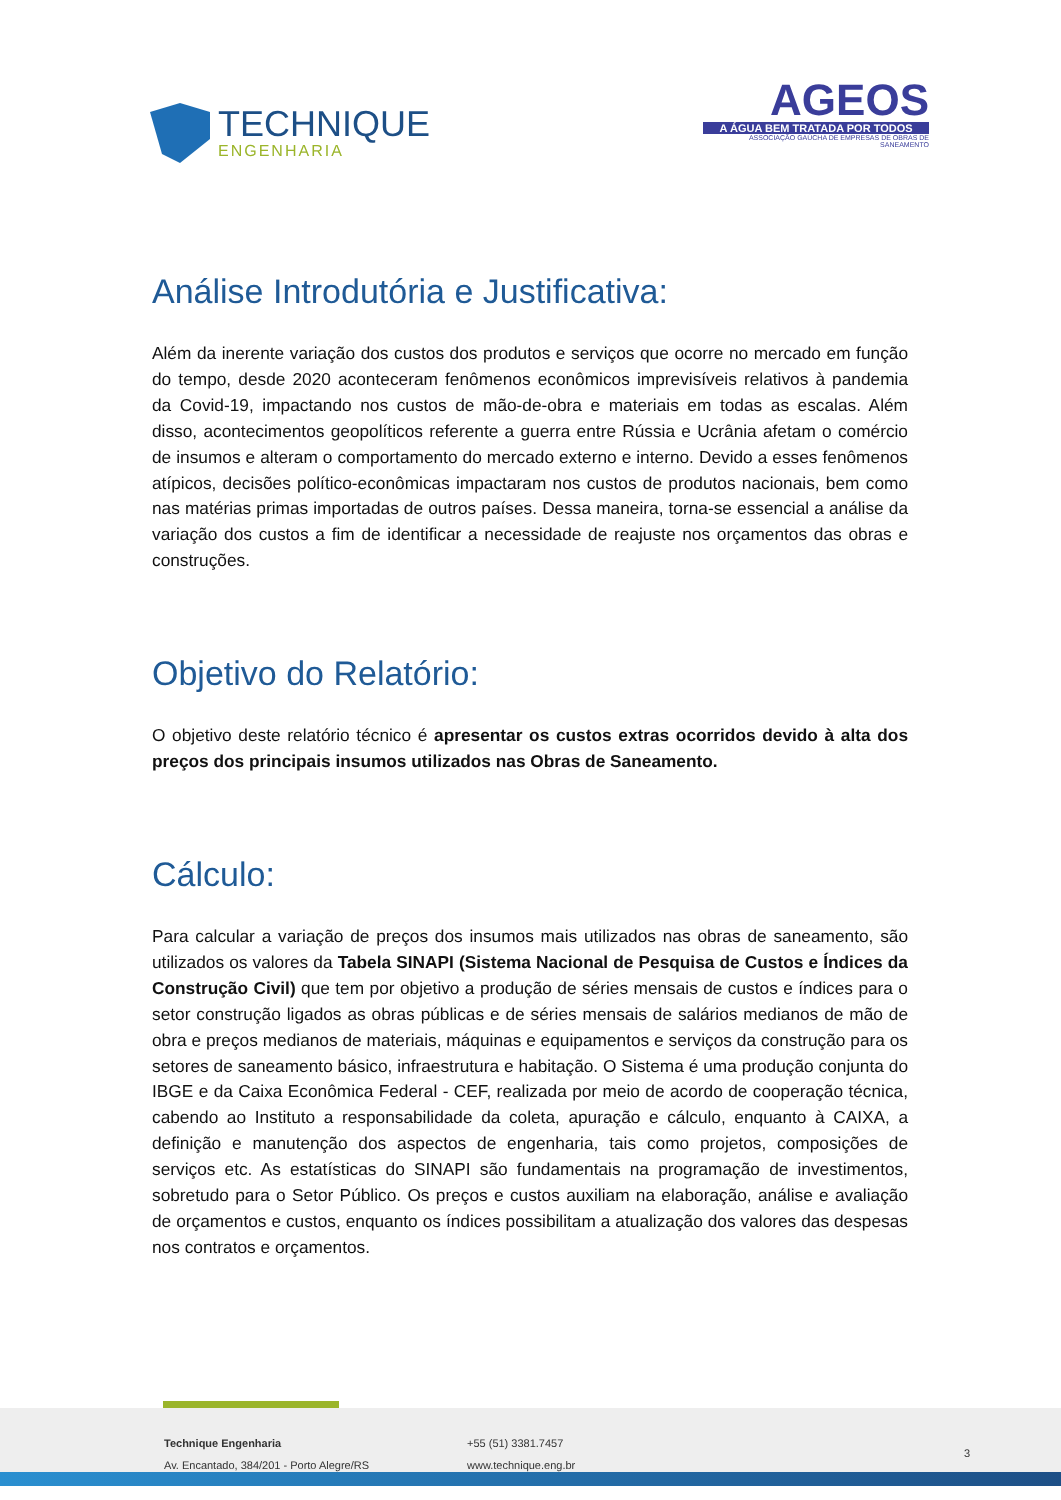TECHNIQUE
ENGENHARIA
AGEOS
A ÁGUA BEM TRATADA POR TODOS
ASSOCIAÇÃO GAÚCHA DE EMPRESAS DE OBRAS DE SANEAMENTO
Análise Introdutória e Justificativa:
Além da inerente variação dos custos dos produtos e serviços que ocorre no mercado em função do tempo, desde 2020 aconteceram fenômenos econômicos imprevisíveis relativos à pandemia da Covid-19, impactando nos custos de mão-de-obra e materiais em todas as escalas. Além disso, acontecimentos geopolíticos referente a guerra entre Rússia e Ucrânia afetam o comércio de insumos e alteram o comportamento do mercado externo e interno. Devido a esses fenômenos atípicos, decisões político-econômicas impactaram nos custos de produtos nacionais, bem como nas matérias primas importadas de outros países. Dessa maneira, torna-se essencial a análise da variação dos custos a fim de identificar a necessidade de reajuste nos orçamentos das obras e construções.
Objetivo do Relatório:
O objetivo deste relatório técnico é apresentar os custos extras ocorridos devido à alta dos preços dos principais insumos utilizados nas Obras de Saneamento.
Cálculo:
Para calcular a variação de preços dos insumos mais utilizados nas obras de saneamento, são utilizados os valores da Tabela SINAPI (Sistema Nacional de Pesquisa de Custos e Índices da Construção Civil) que tem por objetivo a produção de séries mensais de custos e índices para o setor construção ligados as obras públicas e de séries mensais de salários medianos de mão de obra e preços medianos de materiais, máquinas e equipamentos e serviços da construção para os setores de saneamento básico, infraestrutura e habitação. O Sistema é uma produção conjunta do IBGE e da Caixa Econômica Federal - CEF, realizada por meio de acordo de cooperação técnica, cabendo ao Instituto a responsabilidade da coleta, apuração e cálculo, enquanto à CAIXA, a definição e manutenção dos aspectos de engenharia, tais como projetos, composições de serviços etc. As estatísticas do SINAPI são fundamentais na programação de investimentos, sobretudo para o Setor Público. Os preços e custos auxiliam na elaboração, análise e avaliação de orçamentos e custos, enquanto os índices possibilitam a atualização dos valores das despesas nos contratos e orçamentos.
Technique Engenharia
Av. Encantado, 384/201 - Porto Alegre/RS
+55 (51) 3381.7457
www.technique.eng.br
3